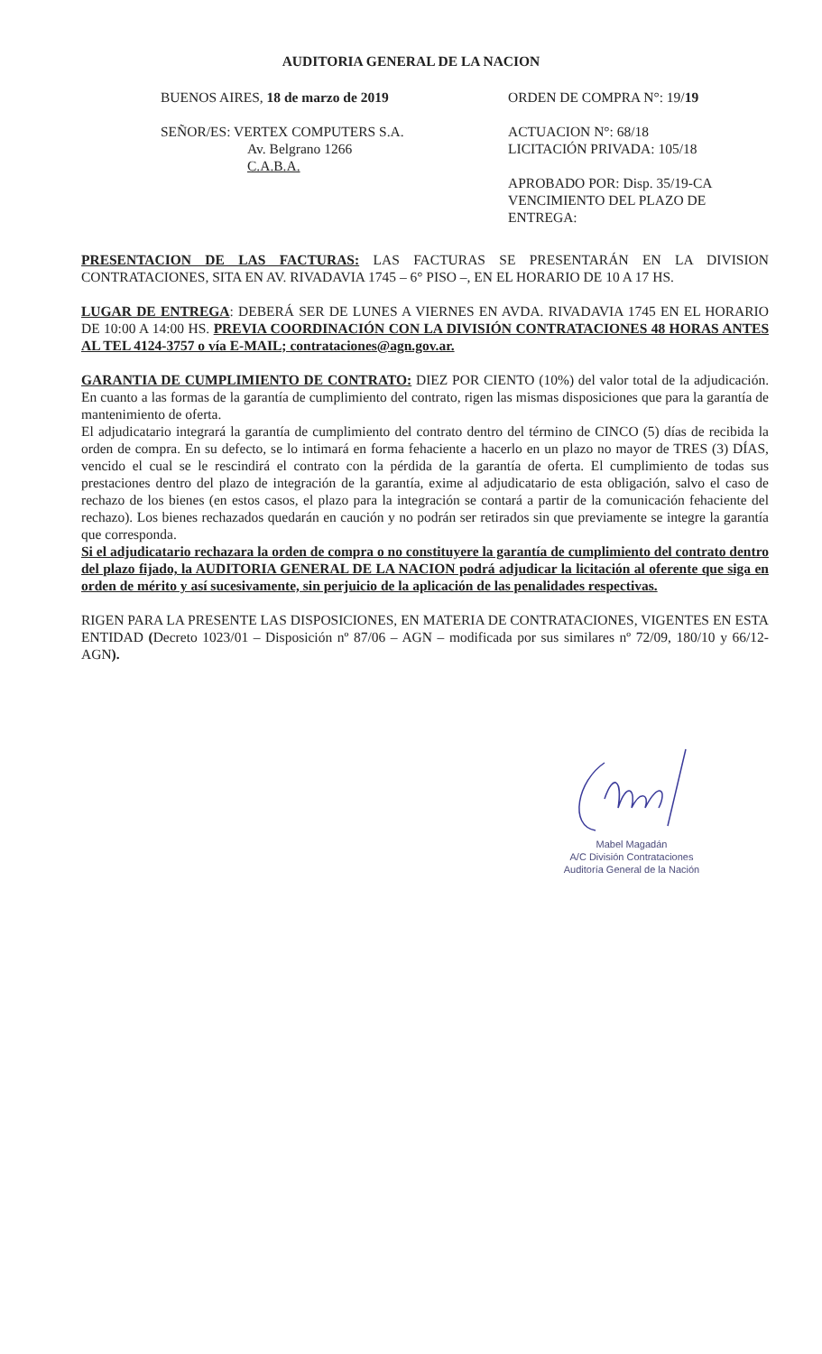AUDITORIA GENERAL DE LA NACION
BUENOS AIRES, 18 de marzo de 2019
SEÑOR/ES: VERTEX COMPUTERS S.A.
Av. Belgrano 1266
C.A.B.A.
ORDEN DE COMPRA N°: 19/19
ACTUACION N°: 68/18
LICITACIÓN PRIVADA: 105/18
APROBADO POR: Disp. 35/19-CA
VENCIMIENTO DEL PLAZO DE ENTREGA:
PRESENTACION DE LAS FACTURAS: LAS FACTURAS SE PRESENTARÁN EN LA DIVISION CONTRATACIONES, SITA EN AV. RIVADAVIA 1745 – 6° PISO –, EN EL HORARIO DE 10 A 17 HS.
LUGAR DE ENTREGA: DEBERÁ SER DE LUNES A VIERNES EN AVDA. RIVADAVIA 1745 EN EL HORARIO DE 10:00 A 14:00 HS. PREVIA COORDINACIÓN CON LA DIVISIÓN CONTRATACIONES 48 HORAS ANTES AL TEL 4124-3757 o vía E-MAIL; contrataciones@agn.gov.ar.
GARANTIA DE CUMPLIMIENTO DE CONTRATO: DIEZ POR CIENTO (10%) del valor total de la adjudicación. En cuanto a las formas de la garantía de cumplimiento del contrato, rigen las mismas disposiciones que para la garantía de mantenimiento de oferta.
El adjudicatario integrará la garantía de cumplimiento del contrato dentro del término de CINCO (5) días de recibida la orden de compra. En su defecto, se lo intimará en forma fehaciente a hacerlo en un plazo no mayor de TRES (3) DÍAS, vencido el cual se le rescindirá el contrato con la pérdida de la garantía de oferta. El cumplimiento de todas sus prestaciones dentro del plazo de integración de la garantía, exime al adjudicatario de esta obligación, salvo el caso de rechazo de los bienes (en estos casos, el plazo para la integración se contará a partir de la comunicación fehaciente del rechazo). Los bienes rechazados quedarán en caución y no podrán ser retirados sin que previamente se integre la garantía que corresponda.
Si el adjudicatario rechazara la orden de compra o no constituyere la garantía de cumplimiento del contrato dentro del plazo fijado, la AUDITORIA GENERAL DE LA NACION podrá adjudicar la licitación al oferente que siga en orden de mérito y así sucesivamente, sin perjuicio de la aplicación de las penalidades respectivas.
RIGEN PARA LA PRESENTE LAS DISPOSICIONES, EN MATERIA DE CONTRATACIONES, VIGENTES EN ESTA ENTIDAD (Decreto 1023/01 – Disposición nº 87/06 – AGN – modificada por sus similares nº 72/09, 180/10 y 66/12-AGN).
Mabel Magadán
A/C División Contrataciones
Auditoría General de la Nación